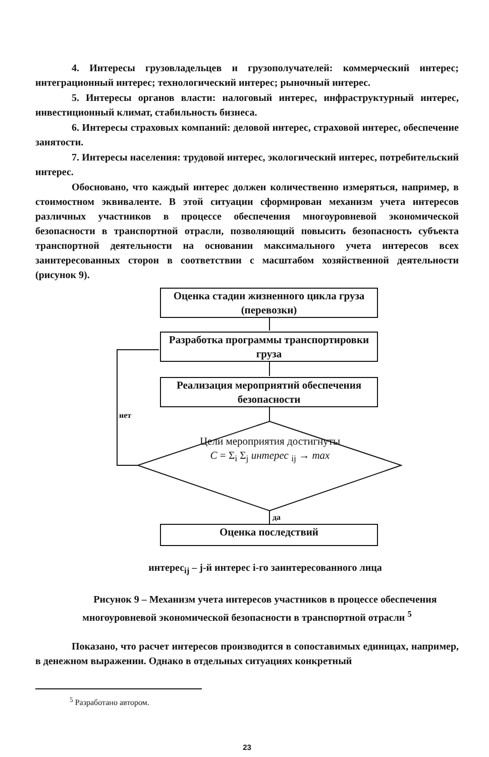4. Интересы грузовладельцев и грузополучателей: коммерческий интерес; интеграционный интерес; технологический интерес; рыночный интерес.
5. Интересы органов власти: налоговый интерес, инфраструктурный интерес, инвестиционный климат, стабильность бизнеса.
6. Интересы страховых компаний: деловой интерес, страховой интерес, обеспечение занятости.
7. Интересы населения: трудовой интерес, экологический интерес, потребительский интерес.
Обосновано, что каждый интерес должен количественно измеряться, например, в стоимостном эквиваленте. В этой ситуации сформирован механизм учета интересов различных участников в процессе обеспечения многоуровневой экономической безопасности в транспортной отрасли, позволяющий повысить безопасность субъекта транспортной деятельности на основании максимального учета интересов всех заинтересованных сторон в соответствии с масштабом хозяйственной деятельности (рисунок 9).
Оценка стадии жизненного цикла груза (перевозки)
Разработка программы транспортировки груза
Реализация мероприятий обеспечения безопасности
нет
Цели мероприятия достигнуты
C = Σ<sub>i</sub> Σ<sub>j</sub> интерес <sub>ij</sub> → max
да
Оценка последствий
интерес<sub>ij</sub> – j-й интерес i-го заинтересованного лица
Рисунок 9 – Механизм учета интересов участников в процессе обеспечения многоуровневой экономической безопасности в транспортной отрасли <sup>5</sup>
Показано, что расчет интересов производится в сопоставимых единицах, например, в денежном выражении. Однако в отдельных ситуациях конкретный
<sup>5</sup> Разработано автором.
23